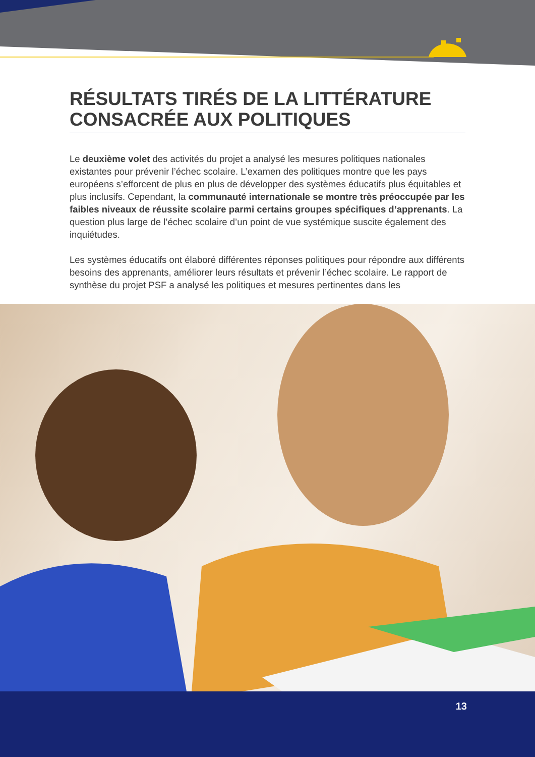RÉSULTATS TIRÉS DE LA LITTÉRATURE CONSACRÉE AUX POLITIQUES
Le deuxième volet des activités du projet a analysé les mesures politiques nationales existantes pour prévenir l’échec scolaire. L’examen des politiques montre que les pays européens s’efforcent de plus en plus de développer des systèmes éducatifs plus équitables et plus inclusifs. Cependant, la communauté internationale se montre très préoccupée par les faibles niveaux de réussite scolaire parmi certains groupes spécifiques d’apprenants. La question plus large de l’échec scolaire d’un point de vue systémique suscite également des inquiétudes.
Les systèmes éducatifs ont élaboré différentes réponses politiques pour répondre aux différents besoins des apprenants, améliorer leurs résultats et prévenir l’échec scolaire. Le rapport de synthèse du projet PSF a analysé les politiques et mesures pertinentes dans les
13